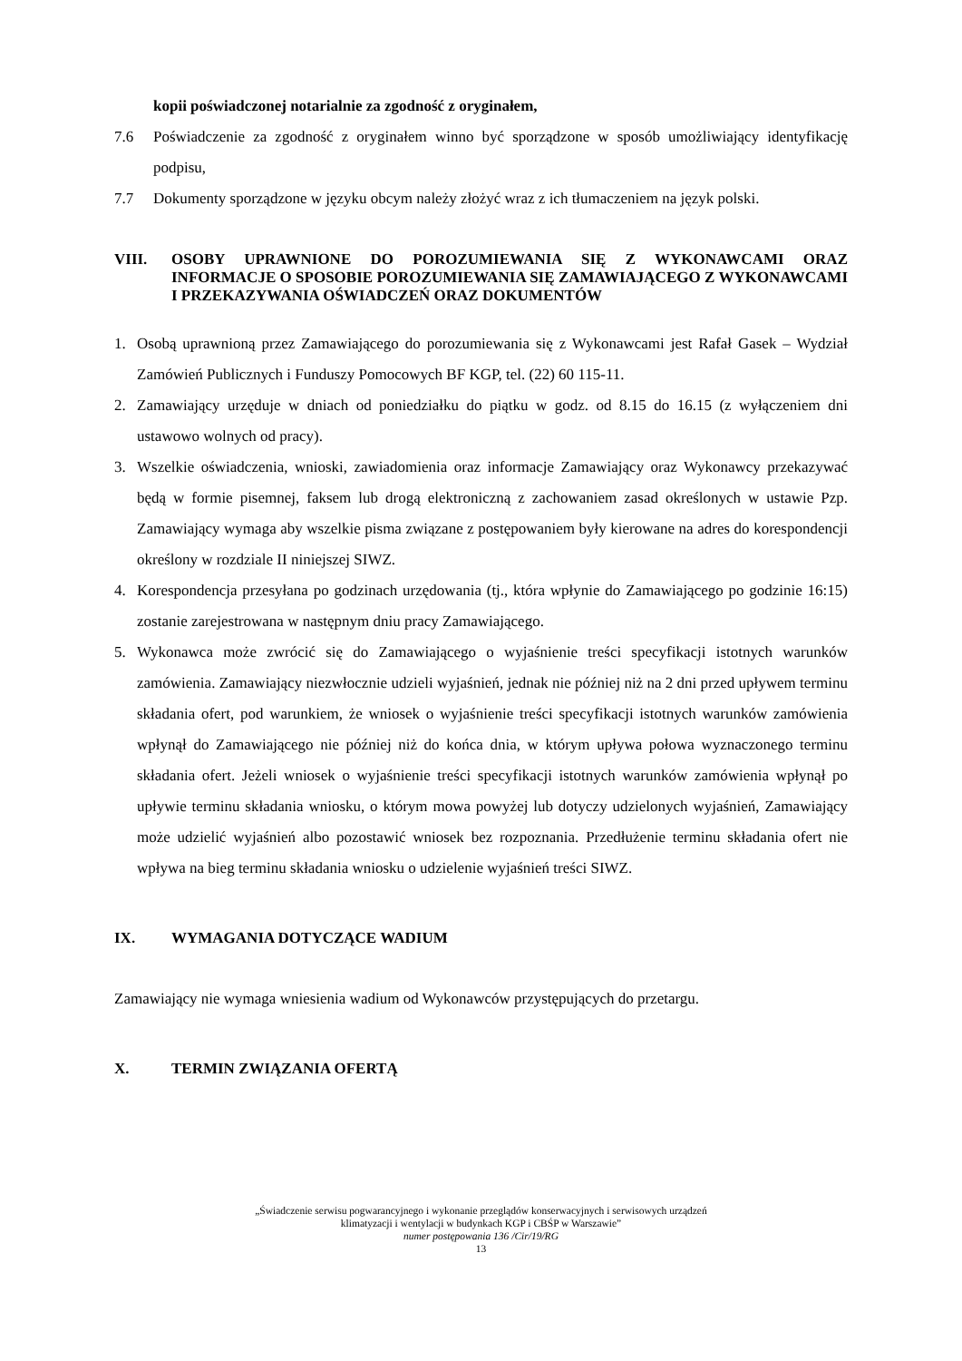kopii poświadczonej notarialnie za zgodność z oryginałem,
7.6 Poświadczenie za zgodność z oryginałem winno być sporządzone w sposób umożliwiający identyfikację podpisu,
7.7 Dokumenty sporządzone w języku obcym należy złożyć wraz z ich tłumaczeniem na język polski.
VIII. OSOBY UPRAWNIONE DO POROZUMIEWANIA SIĘ Z WYKONAWCAMI ORAZ INFORMACJE O SPOSOBIE POROZUMIEWANIA SIĘ ZAMAWIAJĄCEGO Z WYKONAWCAMI I PRZEKAZYWANIA OŚWIADCZEŃ ORAZ DOKUMENTÓW
1. Osobą uprawnioną przez Zamawiającego do porozumiewania się z Wykonawcami jest Rafał Gasek – Wydział Zamówień Publicznych i Funduszy Pomocowych BF KGP, tel. (22) 60 115-11.
2. Zamawiający urzęduje w dniach od poniedziałku do piątku w godz. od 8.15 do 16.15 (z wyłączeniem dni ustawowo wolnych od pracy).
3. Wszelkie oświadczenia, wnioski, zawiadomienia oraz informacje Zamawiający oraz Wykonawcy przekazywać będą w formie pisemnej, faksem lub drogą elektroniczną z zachowaniem zasad określonych w ustawie Pzp. Zamawiający wymaga aby wszelkie pisma związane z postępowaniem były kierowane na adres do korespondencji określony w rozdziale II niniejszej SIWZ.
4. Korespondencja przesyłana po godzinach urzędowania (tj., która wpłynie do Zamawiającego po godzinie 16:15) zostanie zarejestrowana w następnym dniu pracy Zamawiającego.
5. Wykonawca może zwrócić się do Zamawiającego o wyjaśnienie treści specyfikacji istotnych warunków zamówienia. Zamawiający niezwłocznie udzieli wyjaśnień, jednak nie później niż na 2 dni przed upływem terminu składania ofert, pod warunkiem, że wniosek o wyjaśnienie treści specyfikacji istotnych warunków zamówienia wpłynął do Zamawiającego nie później niż do końca dnia, w którym upływa połowa wyznaczonego terminu składania ofert. Jeżeli wniosek o wyjaśnienie treści specyfikacji istotnych warunków zamówienia wpłynął po upływie terminu składania wniosku, o którym mowa powyżej lub dotyczy udzielonych wyjaśnień, Zamawiający może udzielić wyjaśnień albo pozostawić wniosek bez rozpoznania. Przedłużenie terminu składania ofert nie wpływa na bieg terminu składania wniosku o udzielenie wyjaśnień treści SIWZ.
IX. WYMAGANIA DOTYCZĄCE WADIUM
Zamawiający nie wymaga wniesienia wadium od Wykonawców przystępujących do przetargu.
X. TERMIN ZWIĄZANIA OFERTĄ
„Świadczenie serwisu pogwarancyjnego i wykonanie przeglądów konserwacyjnych i serwisowych urządzeń
klimatyzacji i wentylacji w budynkach KGP i CBŚP w Warszawie”
numer postępowania 136 /Cir/19/RG
13